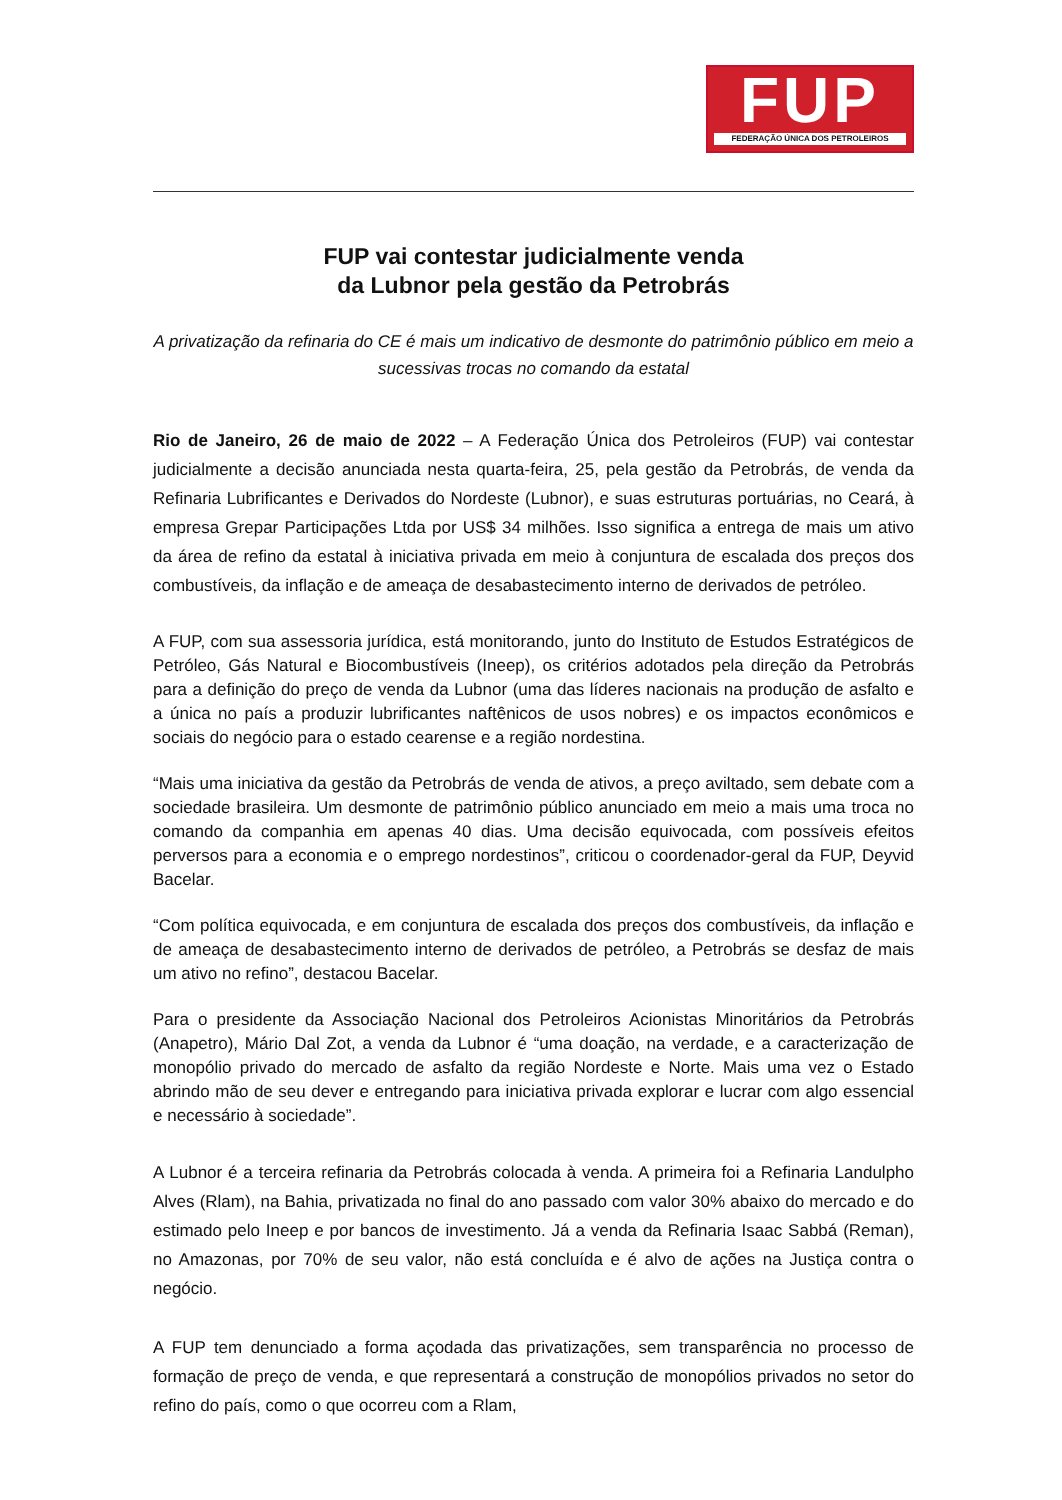FUP
FEDERAÇÃO ÚNICA DOS PETROLEIROS
FUP vai contestar judicialmente venda
da Lubnor pela gestão da Petrobrás
A privatização da refinaria do CE é mais um indicativo de desmonte do patrimônio público em meio a sucessivas trocas no comando da estatal
Rio de Janeiro, 26 de maio de 2022 – A Federação Única dos Petroleiros (FUP) vai contestar judicialmente a decisão anunciada nesta quarta-feira, 25, pela gestão da Petrobrás, de venda da Refinaria Lubrificantes e Derivados do Nordeste (Lubnor), e suas estruturas portuárias, no Ceará, à empresa Grepar Participações Ltda por US$ 34 milhões. Isso significa a entrega de mais um ativo da área de refino da estatal à iniciativa privada em meio à conjuntura de escalada dos preços dos combustíveis, da inflação e de ameaça de desabastecimento interno de derivados de petróleo.
A FUP, com sua assessoria jurídica, está monitorando, junto do Instituto de Estudos Estratégicos de Petróleo, Gás Natural e Biocombustíveis (Ineep), os critérios adotados pela direção da Petrobrás para a definição do preço de venda da Lubnor (uma das líderes nacionais na produção de asfalto e a única no país a produzir lubrificantes naftênicos de usos nobres) e os impactos econômicos e sociais do negócio para o estado cearense e a região nordestina.
“Mais uma iniciativa da gestão da Petrobrás de venda de ativos, a preço aviltado, sem debate com a sociedade brasileira. Um desmonte de patrimônio público anunciado em meio a mais uma troca no comando da companhia em apenas 40 dias. Uma decisão equivocada, com possíveis efeitos perversos para a economia e o emprego nordestinos”, criticou o coordenador-geral da FUP, Deyvid Bacelar.
“Com política equivocada, e em conjuntura de escalada dos preços dos combustíveis, da inflação e de ameaça de desabastecimento interno de derivados de petróleo, a Petrobrás se desfaz de mais um ativo no refino”, destacou Bacelar.
Para o presidente da Associação Nacional dos Petroleiros Acionistas Minoritários da Petrobrás (Anapetro), Mário Dal Zot, a venda da Lubnor é “uma doação, na verdade, e a caracterização de monopólio privado do mercado de asfalto da região Nordeste e Norte. Mais uma vez o Estado abrindo mão de seu dever e entregando para iniciativa privada explorar e lucrar com algo essencial e necessário à sociedade”.
A Lubnor é a terceira refinaria da Petrobrás colocada à venda. A primeira foi a Refinaria Landulpho Alves (Rlam), na Bahia, privatizada no final do ano passado com valor 30% abaixo do mercado e do estimado pelo Ineep e por bancos de investimento. Já a venda da Refinaria Isaac Sabbá (Reman), no Amazonas, por 70% de seu valor, não está concluída e é alvo de ações na Justiça contra o negócio.
A FUP tem denunciado a forma açodada das privatizações, sem transparência no processo de formação de preço de venda, e que representará a construção de monopólios privados no setor do refino do país, como o que ocorreu com a Rlam,